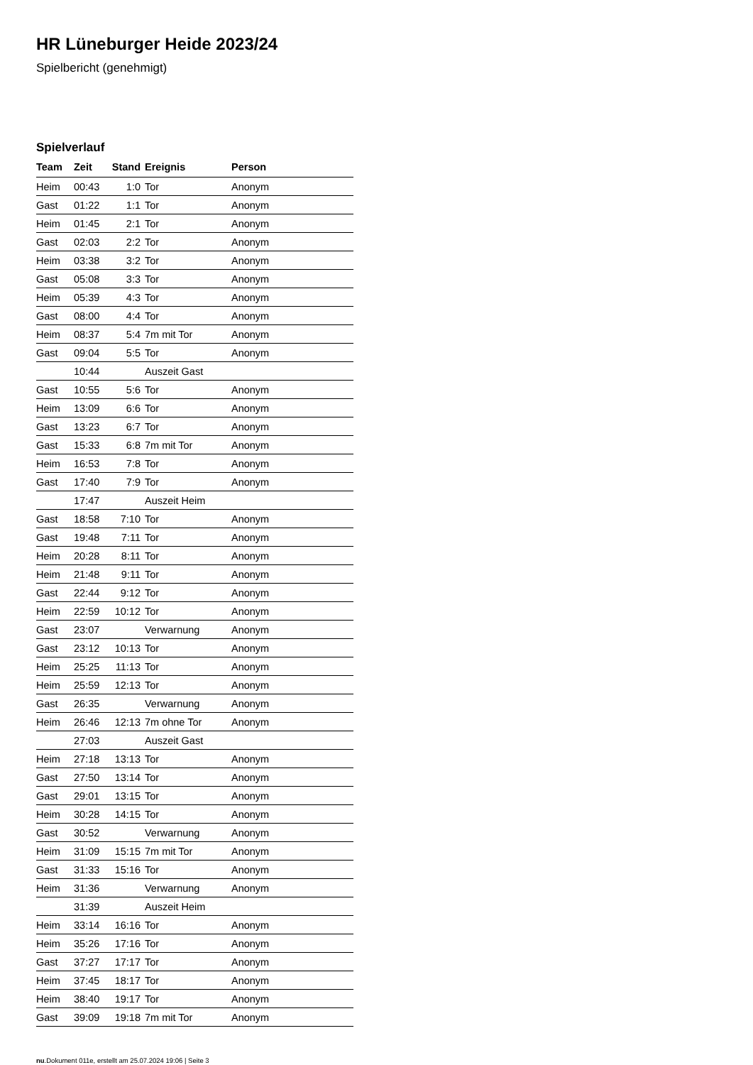HR Lüneburger Heide 2023/24
Spielbericht (genehmigt)
Spielverlauf
| Team | Zeit | Stand | Ereignis | Person |
| --- | --- | --- | --- | --- |
| Heim | 00:43 | 1:0 | Tor | Anonym |
| Gast | 01:22 | 1:1 | Tor | Anonym |
| Heim | 01:45 | 2:1 | Tor | Anonym |
| Gast | 02:03 | 2:2 | Tor | Anonym |
| Heim | 03:38 | 3:2 | Tor | Anonym |
| Gast | 05:08 | 3:3 | Tor | Anonym |
| Heim | 05:39 | 4:3 | Tor | Anonym |
| Gast | 08:00 | 4:4 | Tor | Anonym |
| Heim | 08:37 | 5:4 | 7m mit Tor | Anonym |
| Gast | 09:04 | 5:5 | Tor | Anonym |
| | 10:44 | | Auszeit Gast | |
| Gast | 10:55 | 5:6 | Tor | Anonym |
| Heim | 13:09 | 6:6 | Tor | Anonym |
| Gast | 13:23 | 6:7 | Tor | Anonym |
| Gast | 15:33 | 6:8 | 7m mit Tor | Anonym |
| Heim | 16:53 | 7:8 | Tor | Anonym |
| Gast | 17:40 | 7:9 | Tor | Anonym |
| | 17:47 | | Auszeit Heim | |
| Gast | 18:58 | 7:10 | Tor | Anonym |
| Gast | 19:48 | 7:11 | Tor | Anonym |
| Heim | 20:28 | 8:11 | Tor | Anonym |
| Heim | 21:48 | 9:11 | Tor | Anonym |
| Gast | 22:44 | 9:12 | Tor | Anonym |
| Heim | 22:59 | 10:12 | Tor | Anonym |
| Gast | 23:07 | | Verwarnung | Anonym |
| Gast | 23:12 | 10:13 | Tor | Anonym |
| Heim | 25:25 | 11:13 | Tor | Anonym |
| Heim | 25:59 | 12:13 | Tor | Anonym |
| Gast | 26:35 | | Verwarnung | Anonym |
| Heim | 26:46 | 12:13 | 7m ohne Tor | Anonym |
| | 27:03 | | Auszeit Gast | |
| Heim | 27:18 | 13:13 | Tor | Anonym |
| Gast | 27:50 | 13:14 | Tor | Anonym |
| Gast | 29:01 | 13:15 | Tor | Anonym |
| Heim | 30:28 | 14:15 | Tor | Anonym |
| Gast | 30:52 | | Verwarnung | Anonym |
| Heim | 31:09 | 15:15 | 7m mit Tor | Anonym |
| Gast | 31:33 | 15:16 | Tor | Anonym |
| Heim | 31:36 | | Verwarnung | Anonym |
| | 31:39 | | Auszeit Heim | |
| Heim | 33:14 | 16:16 | Tor | Anonym |
| Heim | 35:26 | 17:16 | Tor | Anonym |
| Gast | 37:27 | 17:17 | Tor | Anonym |
| Heim | 37:45 | 18:17 | Tor | Anonym |
| Heim | 38:40 | 19:17 | Tor | Anonym |
| Gast | 39:09 | 19:18 | 7m mit Tor | Anonym |
nu.Dokument 011e, erstellt am 25.07.2024 19:06 | Seite 3